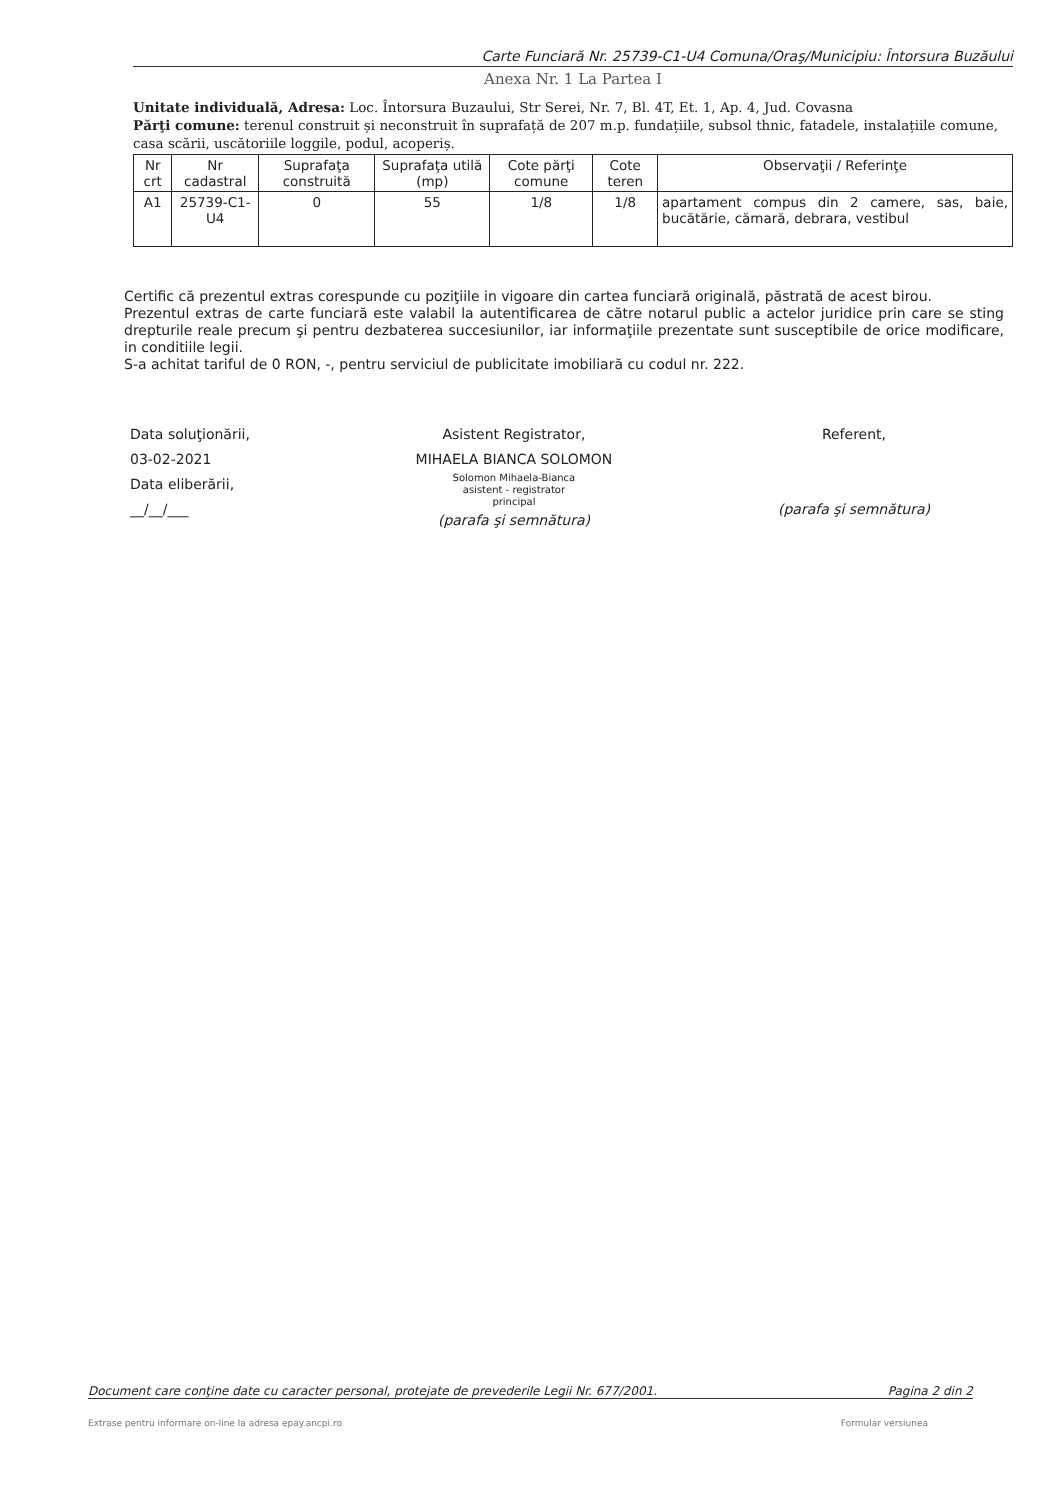Carte Funciară Nr. 25739-C1-U4 Comuna/Oraş/Municipiu: Întorsura Buzăului
Anexa Nr. 1 La Partea I
Unitate individuală, Adresa: Loc. Întorsura Buzaului, Str Serei, Nr. 7, Bl. 4T, Et. 1, Ap. 4, Jud. Covasna
Părţi comune: terenul construit și neconstruit în suprafață de 207 m.p. fundațiile, subsol thnic, fatadele, instalațiile comune, casa scării, uscătoriile loggile, podul, acoperiș.
| Nr crt | Nr cadastral | Suprafaţa construită | Suprafaţa utilă (mp) | Cote părţi comune | Cote teren | Observaţii / Referinţe |
| --- | --- | --- | --- | --- | --- | --- |
| A1 | 25739-C1-U4 | 0 | 55 | 1/8 | 1/8 | apartament compus din 2 camere, sas, baie, bucătărie, cămară, debrara, vestibul |
Certific că prezentul extras corespunde cu poziţiile in vigoare din cartea funciară originală, păstrată de acest birou.
Prezentul extras de carte funciară este valabil la autentificarea de către notarul public a actelor juridice prin care se sting drepturile reale precum şi pentru dezbaterea succesiunilor, iar informaţiile prezentate sunt susceptibile de orice modificare, in conditiile legii.
S-a achitat tariful de 0 RON, -, pentru serviciul de publicitate imobiliară cu codul nr. 222.
Data soluţionării,
03-02-2021
Data eliberării,
__/__/___
Asistent Registrator,
MIHAELA BIANCA SOLOMON
Solomon Mihaela-Bianca
asistent - registrator
principal
(parafa şi semnătura)
Referent,
(parafa şi semnătura)
Document care conţine date cu caracter personal, protejate de prevederile Legii Nr. 677/2001. Pagina 2 din 2
Extrase pentru informare on-line la adresa epay.ancpi.ro Formular versiunea